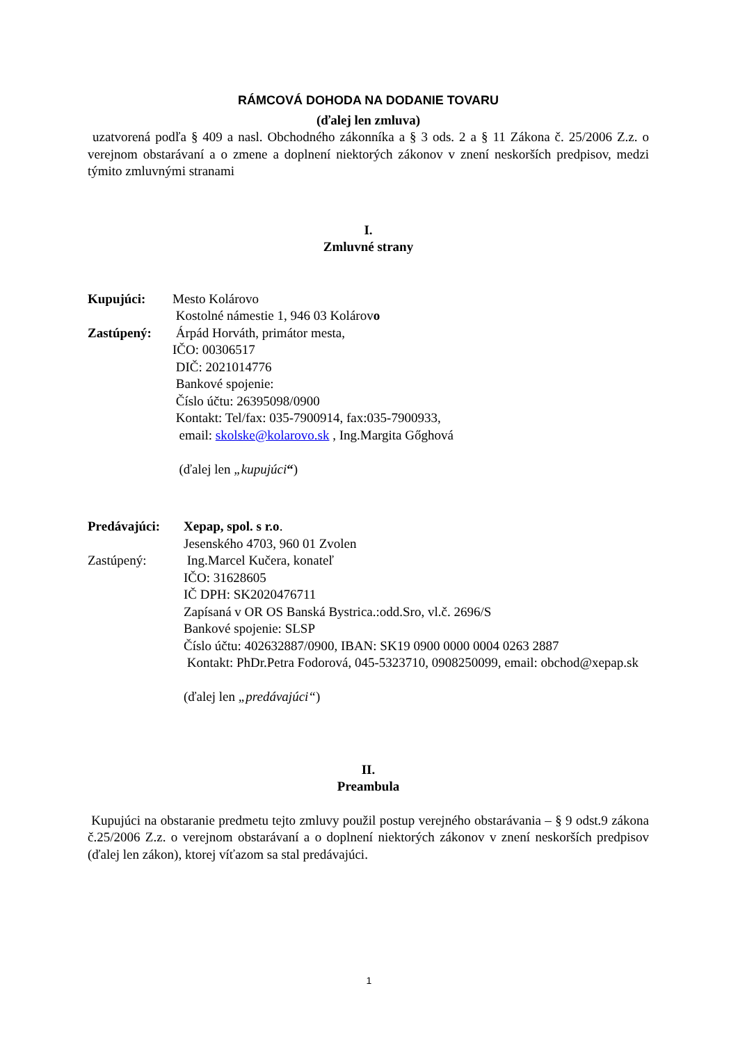RÁMCOVÁ DOHODA NA DODANIE TOVARU
(ďalej len zmluva)
uzatvorená podľa § 409 a nasl. Obchodného zákonníka a § 3 ods. 2 a § 11 Zákona č. 25/2006 Z.z. o verejnom obstarávaní a o zmene a doplnení niektorých zákonov v znení neskorších predpisov, medzi týmito zmluvnými stranami
I.
Zmluvné strany
Kupujúci: Mesto Kolárovo
Kostolné námestie 1, 946 03 Kolárovo
Zastúpený: Árpád Horváth, primátor mesta,
IČO: 00306517
DIČ: 2021014776
Bankové spojenie:
Číslo účtu: 26395098/0900
Kontakt: Tel/fax: 035-7900914, fax:035-7900933,
email: skolske@kolarovo.sk , Ing.Margita Gőghová
(ďalej len „kupujúci“)
Predávajúci: Xepap, spol. s r.o.
Jesenského 4703, 960 01 Zvolen
Zastúpený: Ing.Marcel Kučera, konateľ
IČO: 31628605
IČ DPH: SK2020476711
Zapísaná v OR OS Banská Bystrica.:odd.Sro, vl.č. 2696/S
Bankové spojenie: SLSP
Číslo účtu: 402632887/0900, IBAN: SK19 0900 0000 0004 0263 2887
Kontakt: PhDr.Petra Fodorová, 045-5323710, 0908250099, email: obchod@xepap.sk
(ďalej len „predávajúci“)
II.
Preambula
Kupujúci na obstaranie predmetu tejto zmluvy použil postup verejného obstarávania – § 9 odst.9 zákona č.25/2006 Z.z. o verejnom obstarávaní a o doplnení niektorých zákonov v znení neskorších predpisov (ďalej len zákon), ktorej víťazom sa stal predávajúci.
1